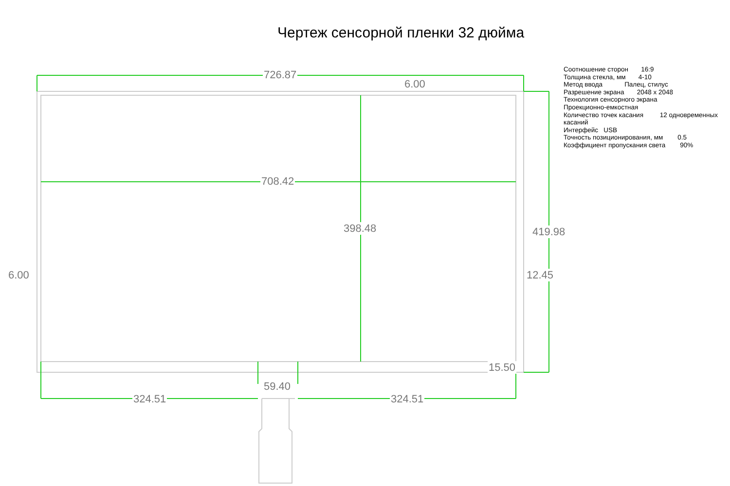Чертеж сенсорной пленки 32 дюйма
Соотношение сторон 16:9
Толщина стекла, мм 4-10
Метод ввода Палец, стилус
Разрешение экрана 2048 x 2048
Технология сенсорного экрана
Проекционно-емкостная
Количество точек касания 12 одновременных касаний
Интерфейс USB
Точность позиционирования, мм 0.5
Коэффициент пропускания света 90%
726.87
6.00
708.42
398.48 419.98
6.00 12.45
15.50
59.40
324.51 324.51